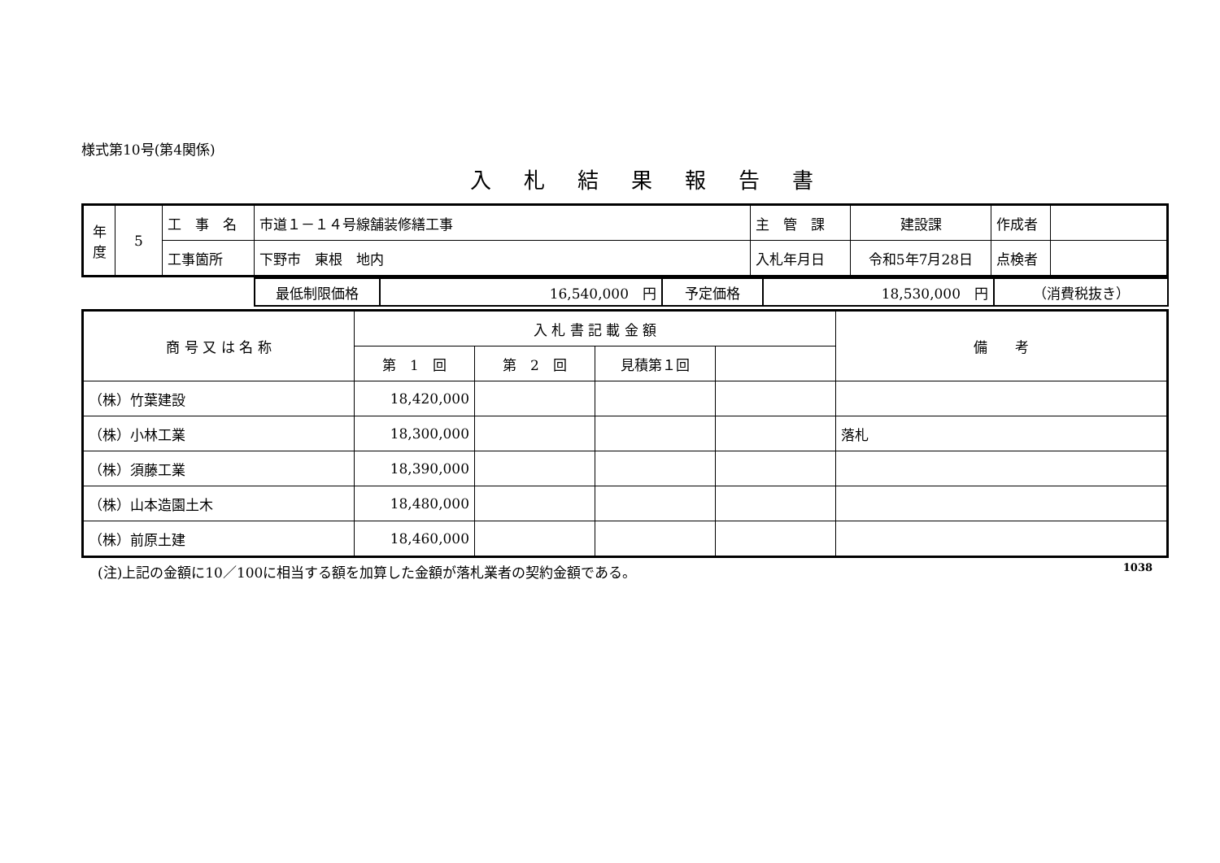様式第10号(第4関係)
入札結果報告書
| 年 度 | 5 | 工 事 名 | 市道１－１４号線舗装修繕工事 | 主 管 課 | 建設課 | 作成者 | |
| | | 工事箇所 | 下野市 東根 地内 | 入札年月日 | 令和5年7月28日 | 点検者 | |
| | 最低制限価格 | 16,540,000 円 | 予定価格 | 18,530,000 円 | （消費税抜き） |
| 商 号 又 は 名 称 | 入 札 書 記 載 金 額 | | | | 備 考 |
| --- | --- | --- | --- | --- | --- |
| | 第 1 回 | 第 2 回 | 見積第１回 | | |
| （株）竹葉建設 | 18,420,000 | | | | |
| （株）小林工業 | 18,300,000 | | | | 落札 |
| （株）須藤工業 | 18,390,000 | | | | |
| （株）山本造園土木 | 18,480,000 | | | | |
| （株）前原土建 | 18,460,000 | | | | |
(注)上記の金額に10／100に相当する額を加算した金額が落札業者の契約金額である。 1038